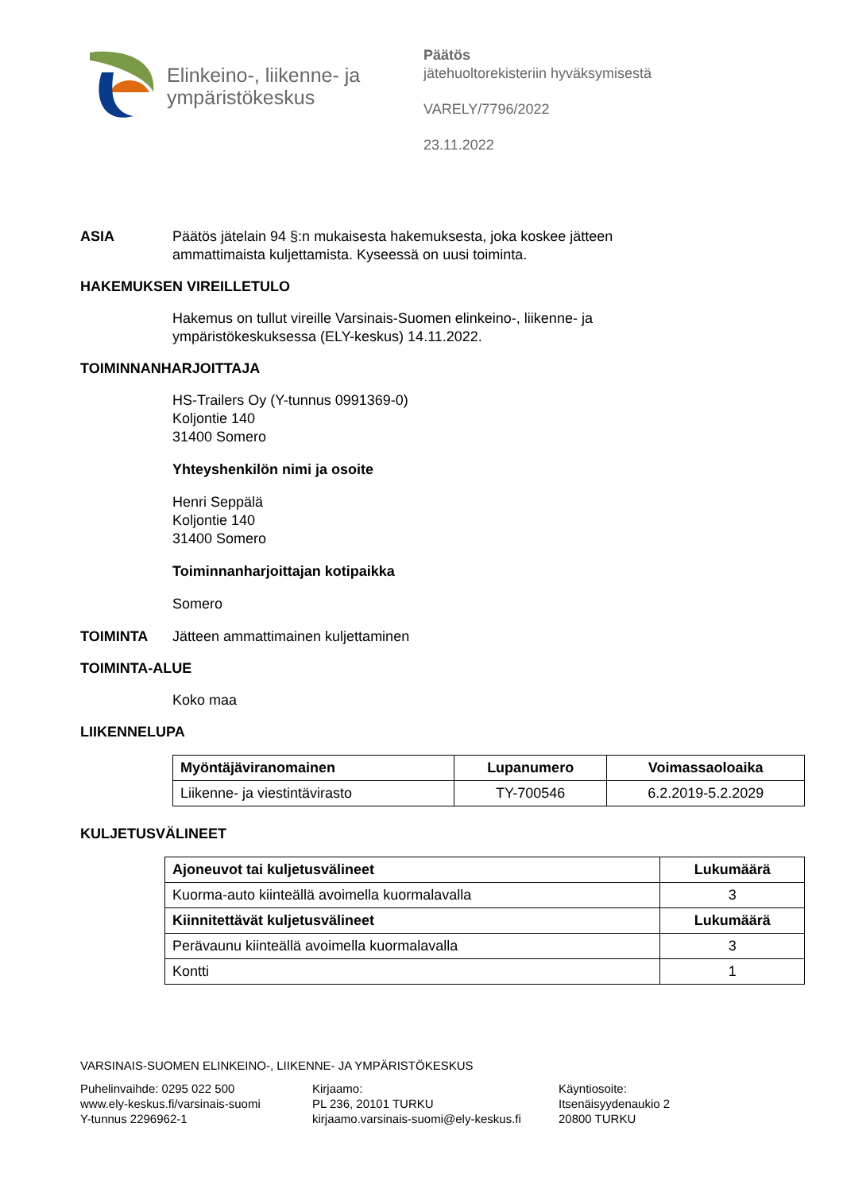Elinkeino-, liikenne- ja
ympäristökeskus
Päätös
jätehuoltorekisteriin hyväksymisestä
VARELY/7796/2022
23.11.2022
ASIA Päätös jätelain 94 §:n mukaisesta hakemuksesta, joka koskee jätteen
ammattimaista kuljettamista. Kyseessä on uusi toiminta.
HAKEMUKSEN VIREILLETULO
Hakemus on tullut vireille Varsinais-Suomen elinkeino-, liikenne- ja
ympäristökeskuksessa (ELY-keskus) 14.11.2022.
TOIMINNANHARJOITTAJA
HS-Trailers Oy (Y-tunnus 0991369-0)
Koljontie 140
31400 Somero
Yhteyshenkilön nimi ja osoite
Henri Seppälä
Koljontie 140
31400 Somero
Toiminnanharjoittajan kotipaikka
Somero
TOIMINTA Jätteen ammattimainen kuljettaminen
TOIMINTA-ALUE
Koko maa
LIIKENNELUPA
| Myöntäjäviranomainen | Lupanumero | Voimassaoloaika |
| --- | --- | --- |
| Liikenne- ja viestintävirasto | TY-700546 | 6.2.2019-5.2.2029 |
KULJETUSVÄLINEET
| Ajoneuvot tai kuljetusvälineet | Lukumäärä |
| --- | --- |
| Kuorma-auto kiinteällä avoimella kuormalavalla | 3 |
| Kiinnitettävät kuljetusvälineet | Lukumäärä |
| Perävaunu kiinteällä avoimella kuormalavalla | 3 |
| Kontti | 1 |
VARSINAIS-SUOMEN ELINKEINO-, LIIKENNE- JA YMPÄRISTÖKESKUS
Puhelinvaihde: 0295 022 500
www.ely-keskus.fi/varsinais-suomi
Y-tunnus 2296962-1
Kirjaamo:
PL 236, 20101 TURKU
kirjaamo.varsinais-suomi@ely-keskus.fi
Käyntiosoite:
Itsenäisyydenaukio 2
20800 TURKU